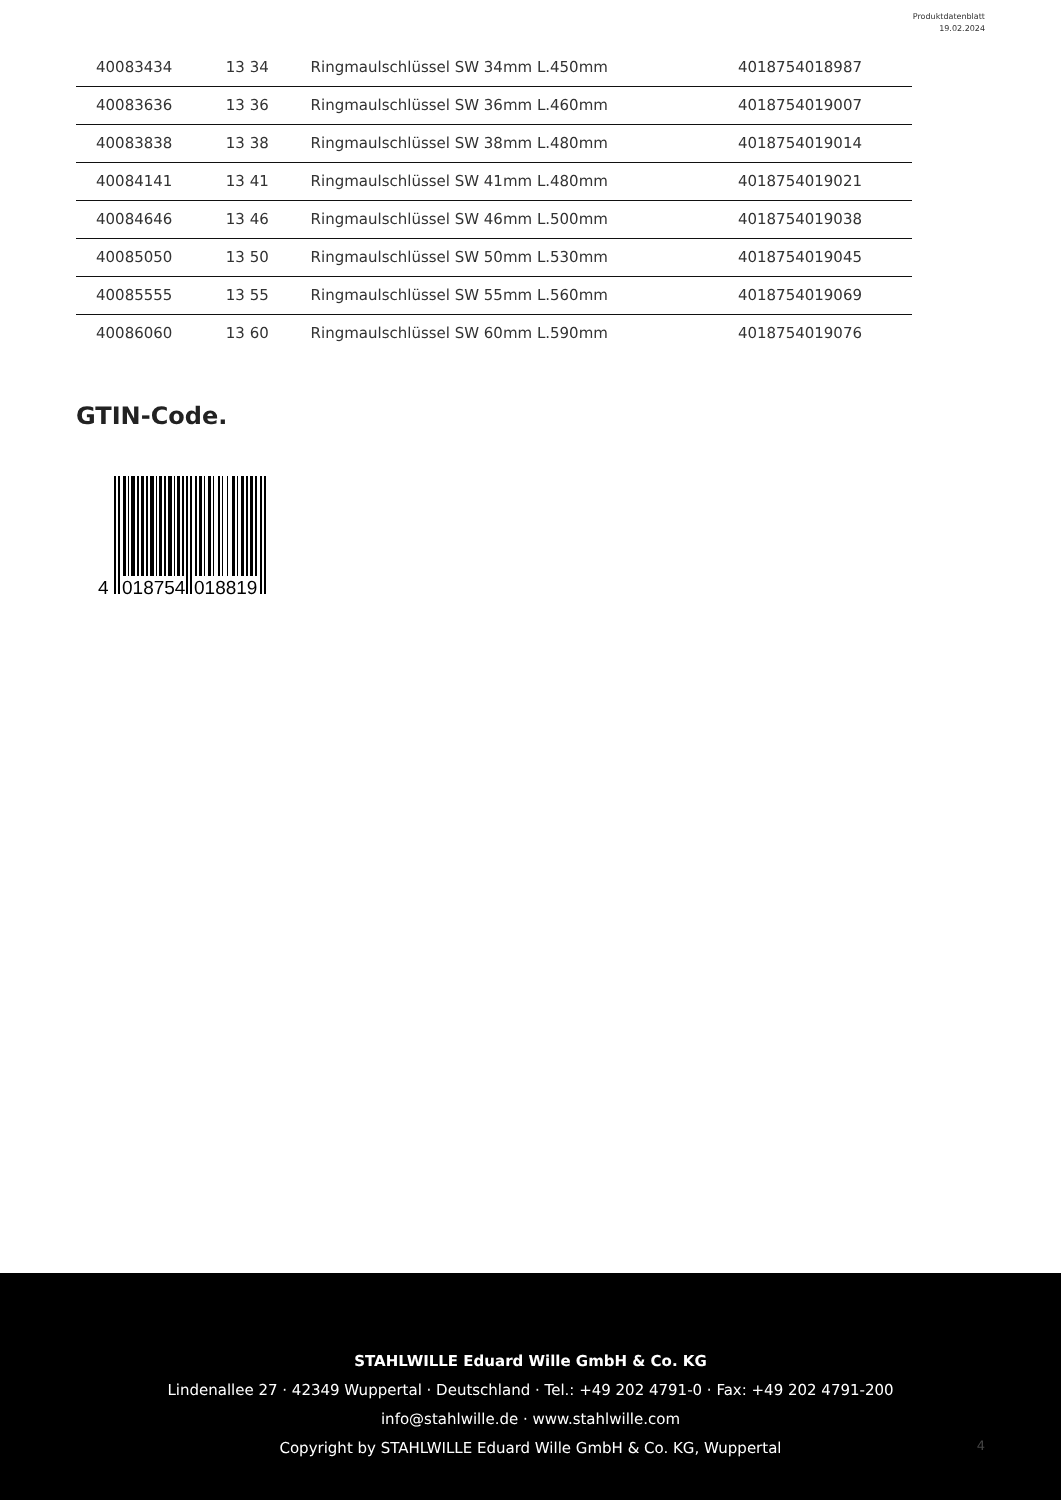Produktdatenblatt
19.02.2024
| 40083434 | 13 34 | Ringmaulschlüssel SW 34mm L.450mm | 4018754018987 |
| 40083636 | 13 36 | Ringmaulschlüssel SW 36mm L.460mm | 4018754019007 |
| 40083838 | 13 38 | Ringmaulschlüssel SW 38mm L.480mm | 4018754019014 |
| 40084141 | 13 41 | Ringmaulschlüssel SW 41mm L.480mm | 4018754019021 |
| 40084646 | 13 46 | Ringmaulschlüssel SW 46mm L.500mm | 4018754019038 |
| 40085050 | 13 50 | Ringmaulschlüssel SW 50mm L.530mm | 4018754019045 |
| 40085555 | 13 55 | Ringmaulschlüssel SW 55mm L.560mm | 4018754019069 |
| 40086060 | 13 60 | Ringmaulschlüssel SW 60mm L.590mm | 4018754019076 |
GTIN-Code.
4
018754
018819
STAHLWILLE Eduard Wille GmbH & Co. KG
Lindenallee 27 · 42349 Wuppertal · Deutschland · Tel.: +49 202 4791-0 · Fax: +49 202 4791-200
info@stahlwille.de · www.stahlwille.com
Copyright by STAHLWILLE Eduard Wille GmbH & Co. KG, Wuppertal
4